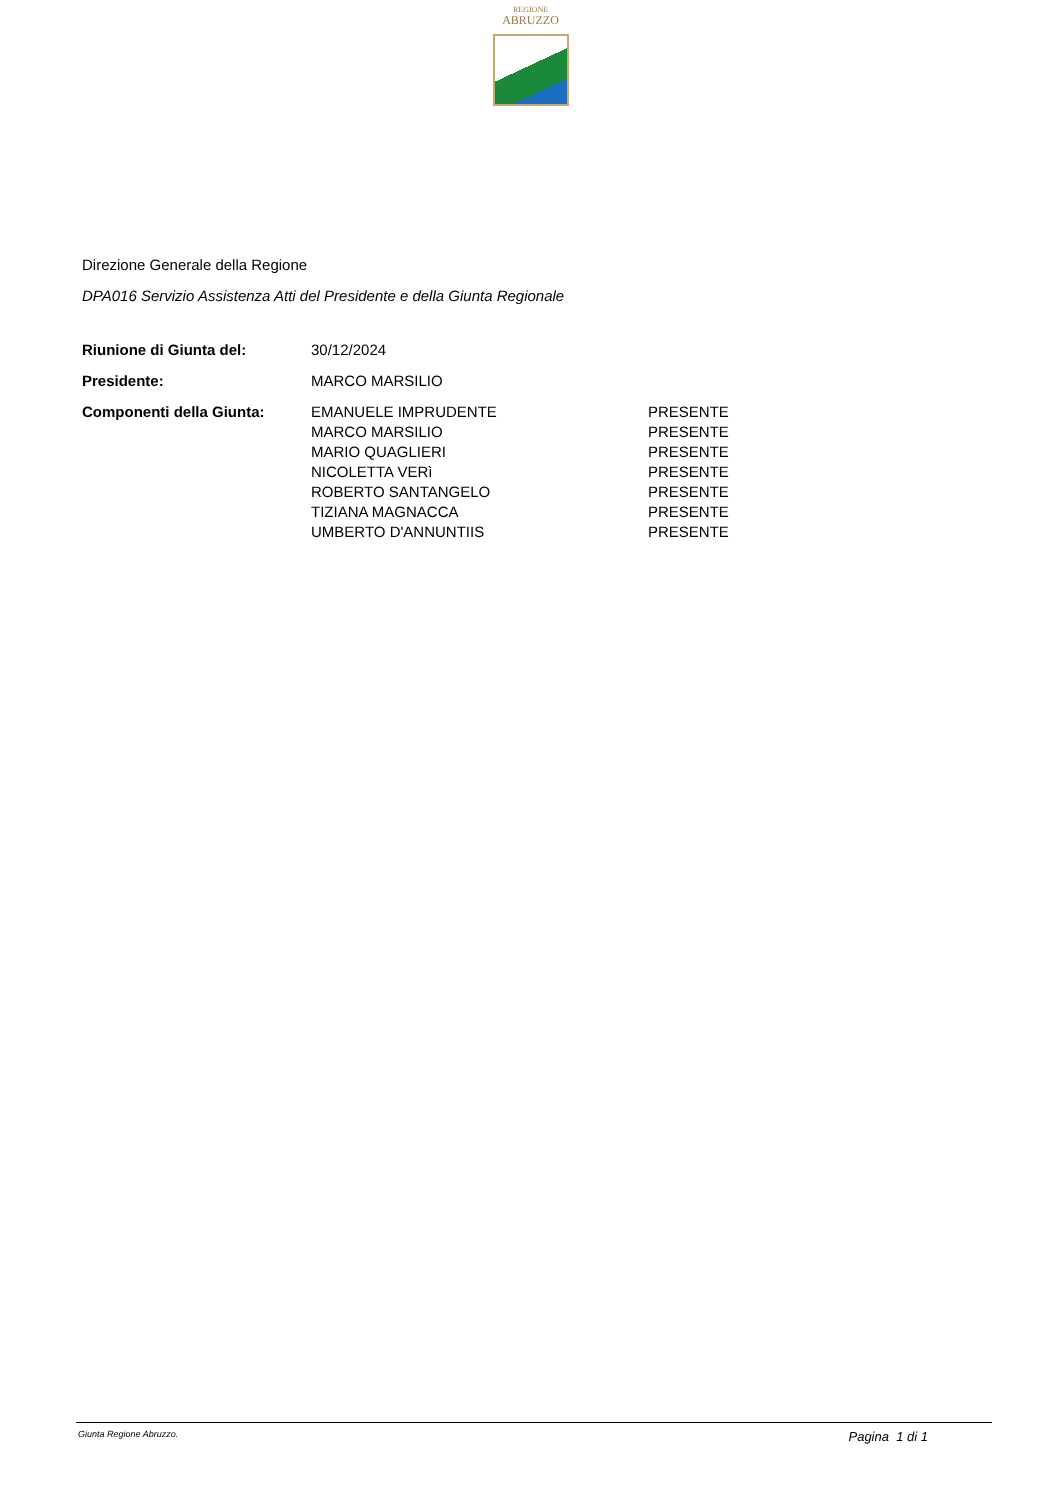REGIONE
ABRUZZO
Direzione Generale della Regione
DPA016 Servizio Assistenza Atti del Presidente e della Giunta Regionale
| Riunione di Giunta del: | 30/12/2024 | |
| Presidente: | MARCO MARSILIO | |
| Componenti della Giunta: | EMANUELE IMPRUDENTE | PRESENTE |
| | MARCO MARSILIO | PRESENTE |
| | MARIO QUAGLIERI | PRESENTE |
| | NICOLETTA VERì | PRESENTE |
| | ROBERTO SANTANGELO | PRESENTE |
| | TIZIANA MAGNACCA | PRESENTE |
| | UMBERTO D'ANNUNTIIS | PRESENTE |
Giunta Regione Abruzzo. Pagina 1 di 1